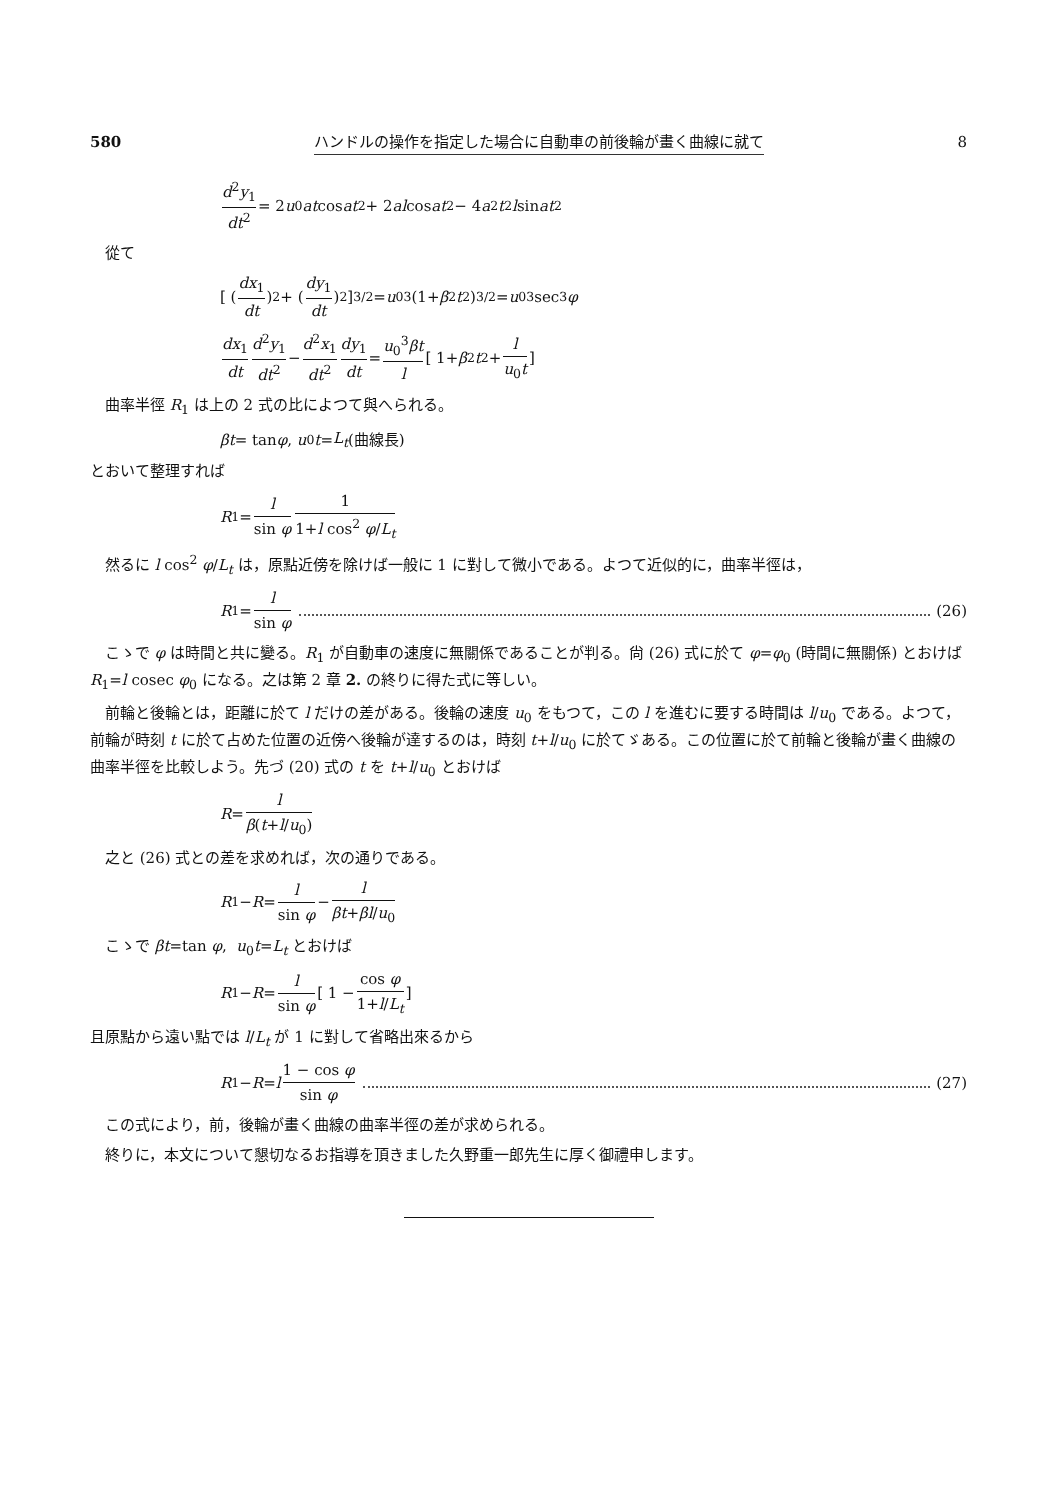580 ハンドルの操作を指定した場合に自動車の前後輪が畫く曲線に就て 8
d<sup>2</sup>y<sub>1</sub> dt<sup>2</sup> = 2 u<sub>0</sub> at cos at<sup>2</sup> + 2 al cos at<sup>2</sup> − 4 a<sup>2</sup> t<sup>2</sup> l sin at<sup>2</sup>
從て
[ (dx<sub>1</sub> dt)<sup>2</sup> + (dy<sub>1</sub> dt)<sup>2</sup> ]<sup>3/2</sup> = u<sub>0</sub><sup>3</sup>(1+ β<sup>2</sup> t<sup>2</sup>)<sup>3/2</sup> = u<sub>0</sub><sup>3</sup> sec<sup>3</sup> φ
dx<sub>1</sub> dt d<sup>2</sup>y<sub>1</sub> dt<sup>2</sup> − d<sup>2</sup>x<sub>1</sub> dt<sup>2</sup> dy<sub>1</sub> dt = u<sub>0</sub><sup>3</sup>βt l [ 1+ β<sup>2</sup> t<sup>2</sup>+ l u<sub>0</sub>t ]
曲率半徑 R<sub>1</sub> は上の 2 式の比によつて與へられる。
βt = tan φ, u<sub>0</sub> t = L<sub>t</sub> (曲線長)
とおいて整理すれば
R<sub>1</sub> = l sin φ 1 1+l cos<sup>2</sup> φ/L<sub>t</sub>
然るに l cos<sup>2</sup> φ/L<sub>t</sub> は，原點近傍を除けば一般に 1 に對して微小である。よつて近似的に，曲率半徑は，
R<sub>1</sub> = l sin φ (26)
こゝで φ は時間と共に變る。R<sub>1</sub> が自動車の速度に無關係であることが判る。尙 (26) 式に於て φ=φ<sub>0</sub> (時間に無關係) とおけば R<sub>1</sub>=l cosec φ<sub>0</sub> になる。之は第 2 章 2. の終りに得た式に等しい。
前輪と後輪とは，距離に於て l だけの差がある。後輪の速度 u<sub>0</sub> をもつて，この l を進むに要する時間は l/u<sub>0</sub> である。よつて，前輪が時刻 t に於て占めた位置の近傍へ後輪が達するのは，時刻 t+l/u<sub>0</sub> に於てゞある。この位置に於て前輪と後輪が畫く曲線の曲率半徑を比較しよう。先づ (20) 式の t を t+l/u<sub>0</sub> とおけば
R = l β(t+l/u<sub>0</sub>)
之と (26) 式との差を求めれば，次の通りである。
R<sub>1</sub> − R = l sin φ − l βt+βl/u<sub>0</sub>
こゝで βt=tan φ, u<sub>0</sub>t=L<sub>t</sub> とおけば
R<sub>1</sub> − R = l sin φ [ 1 − cos φ 1+l/L<sub>t</sub> ]
且原點から遠い點では l/L<sub>t</sub> が 1 に對して省略出來るから
R<sub>1</sub> − R = l 1 − cos φ sin φ (27)
この式により，前，後輪が畫く曲線の曲率半徑の差が求められる。
終りに，本文について懇切なるお指導を頂きました久野重一郎先生に厚く御禮申します。